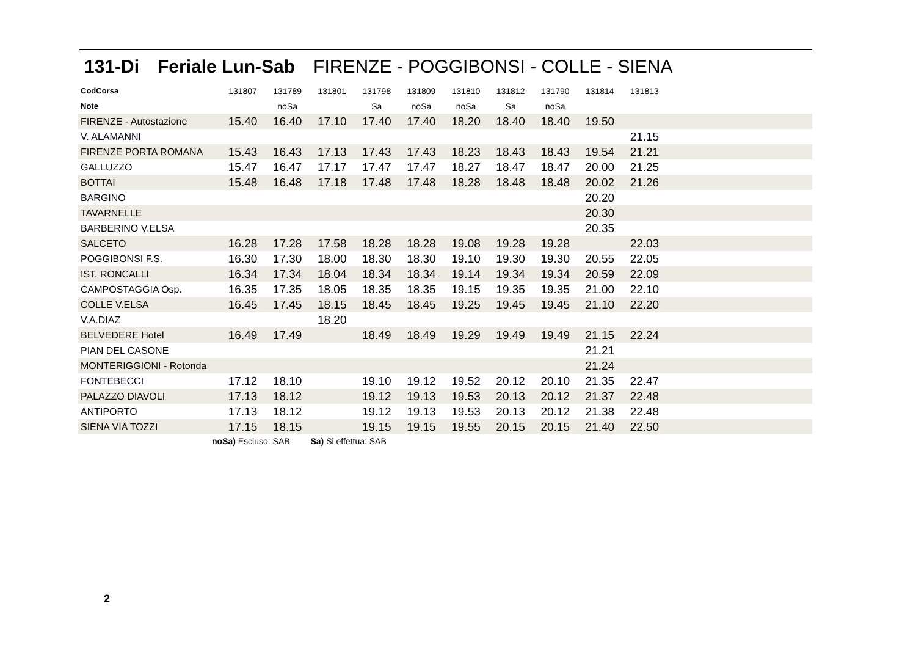131-Di Feriale Lun-Sab FIRENZE - POGGIBONSI - COLLE - SIENA
| CodCorsa | 131807 | 131789 | 131801 | 131798 | 131809 | 131810 | 131812 | 131790 | 131814 | 131813 | |
| Note | | noSa | | Sa | noSa | noSa | Sa | noSa | | | |
| FIRENZE - Autostazione | 15.40 | 16.40 | 17.10 | 17.40 | 17.40 | 18.20 | 18.40 | 18.40 | 19.50 | | |
| V. ALAMANNI | | | | | | | | | | 21.15 | |
| FIRENZE PORTA ROMANA | 15.43 | 16.43 | 17.13 | 17.43 | 17.43 | 18.23 | 18.43 | 18.43 | 19.54 | 21.21 | |
| GALLUZZO | 15.47 | 16.47 | 17.17 | 17.47 | 17.47 | 18.27 | 18.47 | 18.47 | 20.00 | 21.25 | |
| BOTTAI | 15.48 | 16.48 | 17.18 | 17.48 | 17.48 | 18.28 | 18.48 | 18.48 | 20.02 | 21.26 | |
| BARGINO | | | | | | | | | 20.20 | | |
| TAVARNELLE | | | | | | | | | 20.30 | | |
| BARBERINO V.ELSA | | | | | | | | | 20.35 | | |
| SALCETO | 16.28 | 17.28 | 17.58 | 18.28 | 18.28 | 19.08 | 19.28 | 19.28 | | 22.03 | |
| POGGIBONSI F.S. | 16.30 | 17.30 | 18.00 | 18.30 | 18.30 | 19.10 | 19.30 | 19.30 | 20.55 | 22.05 | |
| IST. RONCALLI | 16.34 | 17.34 | 18.04 | 18.34 | 18.34 | 19.14 | 19.34 | 19.34 | 20.59 | 22.09 | |
| CAMPOSTAGGIA Osp. | 16.35 | 17.35 | 18.05 | 18.35 | 18.35 | 19.15 | 19.35 | 19.35 | 21.00 | 22.10 | |
| COLLE V.ELSA | 16.45 | 17.45 | 18.15 | 18.45 | 18.45 | 19.25 | 19.45 | 19.45 | 21.10 | 22.20 | |
| V.A.DIAZ | | | 18.20 | | | | | | | | |
| BELVEDERE Hotel | 16.49 | 17.49 | | 18.49 | 18.49 | 19.29 | 19.49 | 19.49 | 21.15 | 22.24 | |
| PIAN DEL CASONE | | | | | | | | | 21.21 | | |
| MONTERIGGIONI - Rotonda | | | | | | | | | 21.24 | | |
| FONTEBECCI | 17.12 | 18.10 | | 19.10 | 19.12 | 19.52 | 20.12 | 20.10 | 21.35 | 22.47 | |
| PALAZZO DIAVOLI | 17.13 | 18.12 | | 19.12 | 19.13 | 19.53 | 20.13 | 20.12 | 21.37 | 22.48 | |
| ANTIPORTO | 17.13 | 18.12 | | 19.12 | 19.13 | 19.53 | 20.13 | 20.12 | 21.38 | 22.48 | |
| SIENA VIA TOZZI | 17.15 | 18.15 | | 19.15 | 19.15 | 19.55 | 20.15 | 20.15 | 21.40 | 22.50 | |
noSa) Escluso: SAB Sa) Si effettua: SAB
2